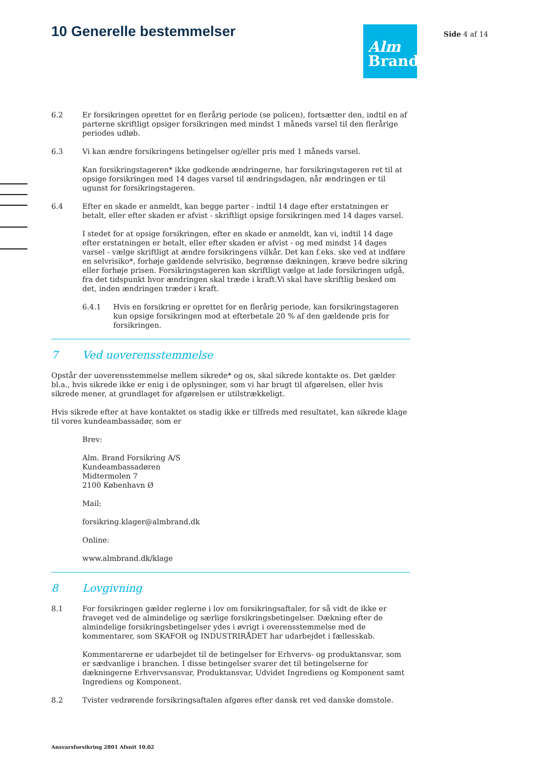10 Generelle bestemmelser
Alm
Brand
Side 4 af 14
6.2 Er forsikringen oprettet for en flerårig periode (se policen), fortsætter den, indtil en af parterne skriftligt opsiger forsikringen med mindst 1 måneds varsel til den flerårige periodes udløb.
6.3 Vi kan ændre forsikringens betingelser og/eller pris med 1 måneds varsel.
Kan forsikringstageren* ikke godkende ændringerne, har forsikringstageren ret til at opsige forsikringen med 14 dages varsel til ændringsdagen, når ændringen er til ugunst for forsikringstageren.
6.4 Efter en skade er anmeldt, kan begge parter - indtil 14 dage efter erstatningen er betalt, eller efter skaden er afvist - skriftligt opsige forsikringen med 14 dages varsel.
I stedet for at opsige forsikringen, efter en skade er anmeldt, kan vi, indtil 14 dage efter erstatningen er betalt, eller efter skaden er afvist - og med mindst 14 dages varsel - vælge skriftligt at ændre forsikringens vilkår. Det kan f.eks. ske ved at indføre en selvrisiko*, forhøje gældende selvrisiko, begrænse dækningen, kræve bedre sikring eller forhøje prisen. Forsikringstageren kan skriftligt vælge at lade forsikringen udgå, fra det tidspunkt hvor ændringen skal træde i kraft.Vi skal have skriftlig besked om det, inden ændringen træder i kraft.
6.4.1 Hvis en forsikring er oprettet for en flerårig periode, kan forsikringstageren kun opsige forsikringen mod at efterbetale 20 % af den gældende pris for forsikringen.
7 Ved uoverensstemmelse
Opstår der uoverensstemmelse mellem sikrede* og os, skal sikrede kontakte os. Det gælder bl.a., hvis sikrede ikke er enig i de oplysninger, som vi har brugt til afgørelsen, eller hvis sikrede mener, at grundlaget for afgørelsen er utilstrækkeligt.
Hvis sikrede efter at have kontaktet os stadig ikke er tilfreds med resultatet, kan sikrede klage til vores kundeambassadør, som er
Brev:
Alm. Brand Forsikring A/S
Kundeambassadøren
Midtermolen 7
2100 København Ø
Mail:
forsikring.klager@almbrand.dk
Online:
www.almbrand.dk/klage
8 Lovgivning
8.1 For forsikringen gælder reglerne i lov om forsikringsaftaler, for så vidt de ikke er fraveget ved de almindelige og særlige forsikringsbetingelser. Dækning efter de almindelige forsikringsbetingelser ydes i øvrigt i overensstemmelse med de kommentarer, som SKAFOR og INDUSTRIRÅDET har udarbejdet i fællesskab.
Kommentarerne er udarbejdet til de betingelser for Erhvervs- og produktansvar, som er sædvanlige i branchen. I disse betingelser svarer det til betingelserne for dækningerne Erhvervsansvar, Produktansvar, Udvidet Ingrediens og Komponent samt Ingrediens og Komponent.
8.2 Tvister vedrørende forsikringsaftalen afgøres efter dansk ret ved danske domstole.
Ansvarsforsikring 2801 Afsnit 10.02